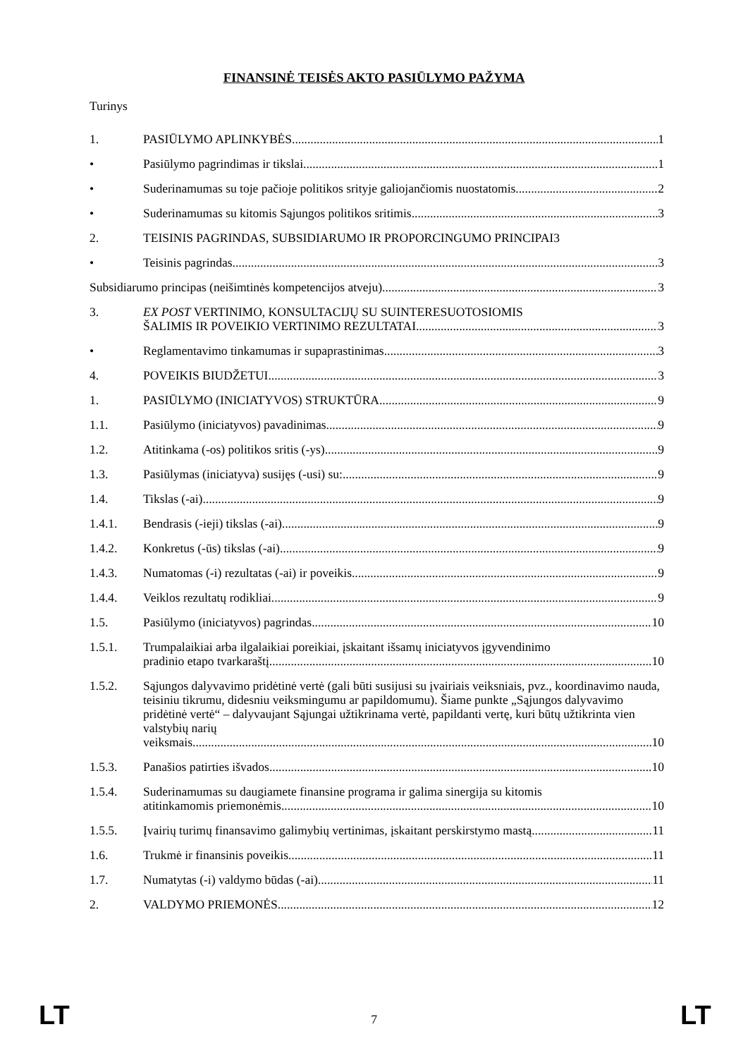FINANSINĖ TEISĖS AKTO PASIŪLYMO PAŽYMA
Turinys
1. PASIŪLYMO APLINKYBĖS 1
• Pasiūlymo pagrindimas ir tikslai 1
• Suderinamumas su toje pačioje politikos srityje galiojančiomis nuostatomis 2
• Suderinamumas su kitomis Sąjungos politikos sritimis 3
2. TEISINIS PAGRINDAS, SUBSIDIARUMO IR PROPORCINGUMO PRINCIPAI 3
• Teisinis pagrindas 3
Subsidiarumo principas (neišimtinės kompetencijos atveju) 3
3. EX POST VERTINIMO, KONSULTACIJŲ SU SUINTERESUOTOSIOMIS
ŠALIMIS IR POVEIKIO VERTINIMO REZULTATAI 3
• Reglamentavimo tinkamumas ir supaprastinimas 3
4. POVEIKIS BIUDŽETUI 3
1. PASIŪLYMO (INICIATYVOS) STRUKTŪRA 9
1.1. Pasiūlymo (iniciatyvos) pavadinimas 9
1.2. Atitinkama (-os) politikos sritis (-ys) 9
1.3. Pasiūlymas (iniciatyva) susijęs (-usi) su: 9
1.4. Tikslas (-ai) 9
1.4.1. Bendrasis (-ieji) tikslas (-ai) 9
1.4.2. Konkretus (-ūs) tikslas (-ai) 9
1.4.3. Numatomas (-i) rezultatas (-ai) ir poveikis 9
1.4.4. Veiklos rezultatų rodikliai 9
1.5. Pasiūlymo (iniciatyvos) pagrindas 10
1.5.1. Trumpalaikiai arba ilgalaikiai poreikiai, įskaitant išsamų iniciatyvos įgyvendinimo
pradinio etapo tvarkaraštį 10
1.5.2. Sąjungos dalyvavimo pridėtinė vertė (gali būti susijusi su įvairiais veiksniais, pvz., koordinavimo nauda, teisiniu tikrumu, didesniu veiksmingumu ar papildomumu). Šiame punkte „Sąjungos dalyvavimo pridėtinė vertė“ – dalyvaujant Sąjungai užtikrinama vertė, papildanti vertę, kuri būtų užtikrinta vien valstybių narių
veiksmais. 10
1.5.3. Panašios patirties išvados 10
1.5.4. Suderinamumas su daugiamete finansine programa ir galima sinergija su kitomis
atitinkamomis priemonėmis 10
1.5.5. Įvairių turimų finansavimo galimybių vertinimas, įskaitant perskirstymo mastą 11
1.6. Trukmė ir finansinis poveikis 11
1.7. Numatytas (-i) valdymo būdas (-ai) 11
2. VALDYMO PRIEMONĖS 12
LT
7 LT